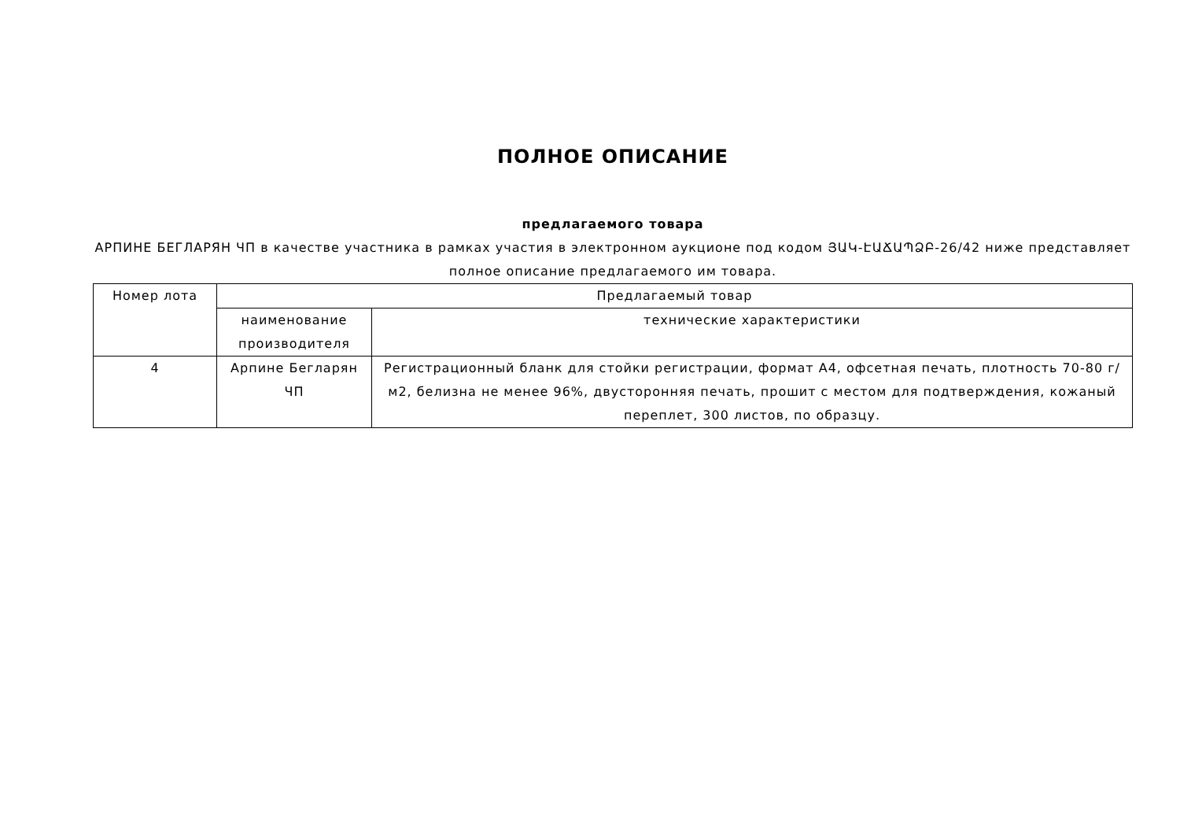ПОЛНОЕ ОПИСАНИЕ
предлагаемого товара
АРПИНЕ БЕГЛАРЯН ЧП в качестве участника в рамках участия в электронном аукционе под кодом ՅԱԿ-ԷԱՃԱՊՁԲ-26/42 ниже представляет полное описание предлагаемого им товара.
| Номер лота | Предлагаемый товар | |
| | наименование производителя | технические характеристики |
| 4 | Арпине Бегларян ЧП | Регистрационный бланк для стойки регистрации, формат А4, офсетная печать, плотность 70-80 г/м2, белизна не менее 96%, двусторонняя печать, прошит с местом для подтверждения, кожаный переплет, 300 листов, по образцу. |